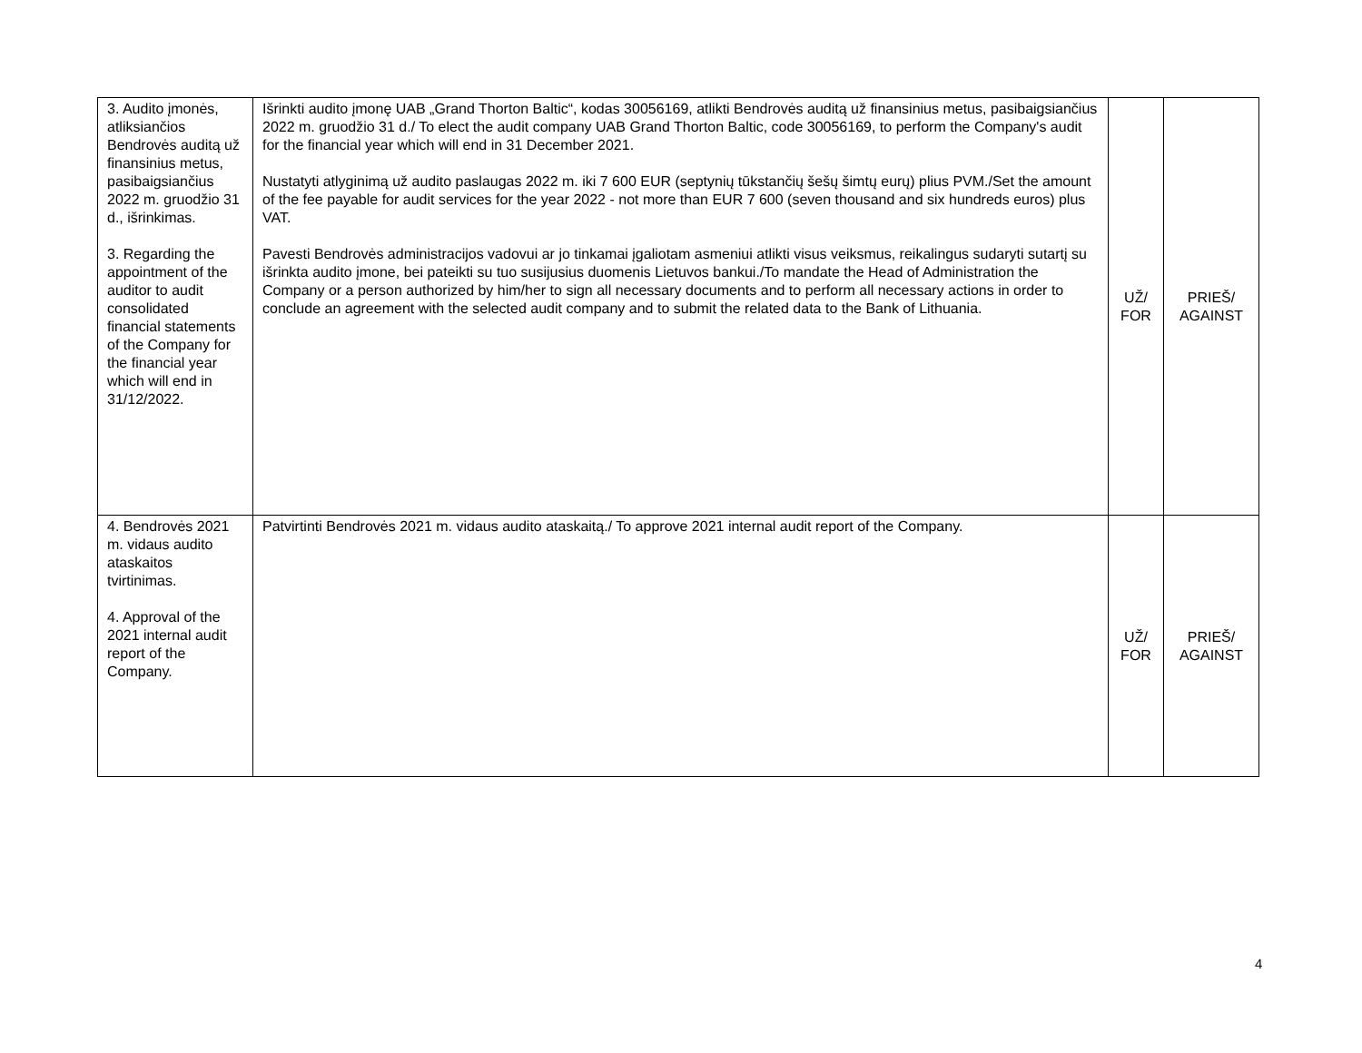| 3. Audito įmonės, atliksiančios Bendrovės auditą už finansinius metus, pasibaigsiančius 2022 m. gruodžio 31 d., išrinkimas. 3. Regarding the appointment of the auditor to audit consolidated financial statements of the Company for the financial year which will end in 31/12/2022. | Išrinkti audito įmonę UAB „Grand Thorton Baltic“, kodas 30056169, atlikti Bendrovės auditą už finansinius metus, pasibaigsiančius 2022 m. gruodžio 31 d./ To elect the audit company UAB Grand Thorton Baltic, code 30056169, to perform the Company's audit for the financial year which will end in 31 December 2021. Nustatyti atlyginimą už audito paslaugas 2022 m. iki 7 600 EUR (septynių tūkstančių šešų šimtų eurų) plius PVM./Set the amount of the fee payable for audit services for the year 2022 - not more than EUR 7 600 (seven thousand and six hundreds euros) plus VAT. Pavesti Bendrovės administracijos vadovui ar jo tinkamai įgaliotam asmeniui atlikti visus veiksmus, reikalingus sudaryti sutartį su išrinkta audito įmone, bei pateikti su tuo susijusius duomenis Lietuvos bankui./To mandate the Head of Administration the Company or a person authorized by him/her to sign all necessary documents and to perform all necessary actions in order to conclude an agreement with the selected audit company and to submit the related data to the Bank of Lithuania. | UŽ/ FOR | PRIEŠ/ AGAINST |
| 4. Bendrovės 2021 m. vidaus audito ataskaitos tvirtinimas. 4. Approval of the 2021 internal audit report of the Company. | Patvirtinti Bendrovės 2021 m. vidaus audito ataskaitą./ To approve 2021 internal audit report of the Company. | UŽ/ FOR | PRIEŠ/ AGAINST |
4